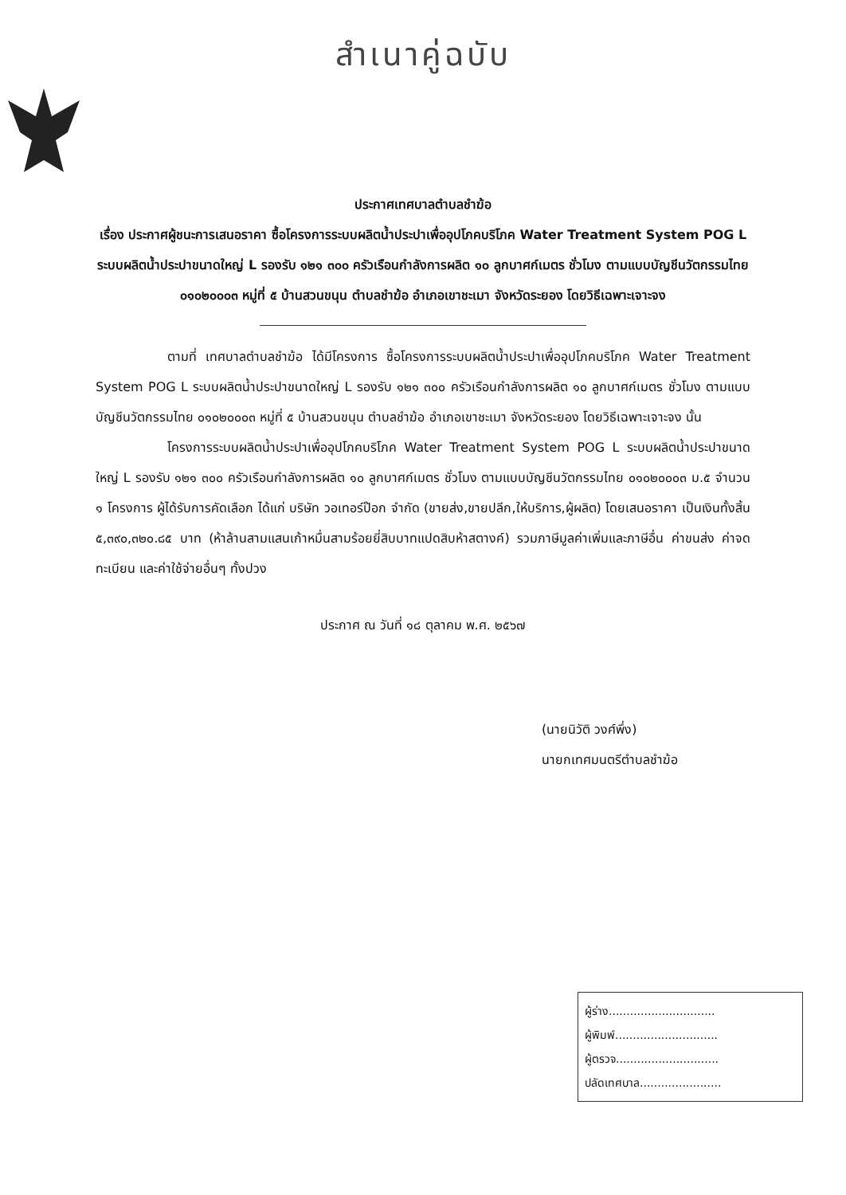สำเนาคู่ฉบับ
ประกาศเทศบาลตำบลชำฆ้อ
เรื่อง ประกาศผู้ชนะการเสนอราคา ซื้อโครงการระบบผลิตน้ำประปาเพื่ออุปโภคบริโภค Water Treatment System POG L ระบบผลิตน้ำประปาขนาดใหญ่ L รองรับ ๑๒๑ ๓๐๐ ครัวเรือนกำลังการผลิต ๑๐ ลูกบาศก์เมตร ชั่วโมง ตามแบบบัญชีนวัตกรรมไทย ๐๑๐๒๐๐๐๓ หมู่ที่ ๕ บ้านสวนขนุน ตำบลชำฆ้อ อำเภอเขาชะเมา จังหวัดระยอง โดยวิธีเฉพาะเจาะจง
ตามที่ เทศบาลตำบลชำฆ้อ ได้มีโครงการ ซื้อโครงการระบบผลิตน้ำประปาเพื่ออุปโภคบริโภค Water Treatment System POG L ระบบผลิตน้ำประปาขนาดใหญ่ L รองรับ ๑๒๑ ๓๐๐ ครัวเรือนกำลังการผลิต ๑๐ ลูกบาศก์เมตร ชั่วโมง ตามแบบบัญชีนวัตกรรมไทย ๐๑๐๒๐๐๐๓ หมู่ที่ ๕ บ้านสวนขนุน ตำบลชำฆ้อ อำเภอเขาชะเมา จังหวัดระยอง โดยวิธีเฉพาะเจาะจง นั้น
โครงการระบบผลิตน้ำประปาเพื่ออุปโภคบริโภค Water Treatment System POG L ระบบผลิตน้ำประปาขนาดใหญ่ L รองรับ ๑๒๑ ๓๐๐ ครัวเรือนกำลังการผลิต ๑๐ ลูกบาศก์เมตร ชั่วโมง ตามแบบบัญชีนวัตกรรมไทย ๐๑๐๒๐๐๐๓ ม.๕ จำนวน ๑ โครงการ ผู้ได้รับการคัดเลือก ได้แก่ บริษัท วอเทอร์ป๊อก จำกัด (ขายส่ง,ขายปลีก,ให้บริการ,ผู้ผลิต) โดยเสนอราคา เป็นเงินทั้งสิ้น ๕,๓๙๐,๓๒๐.๘๕ บาท (ห้าล้านสามแสนเก้าหมื่นสามร้อยยี่สิบบาทแปดสิบห้าสตางค์) รวมภาษีมูลค่าเพิ่มและภาษีอื่น ค่าขนส่ง ค่าจดทะเบียน และค่าใช้จ่ายอื่นๆ ทั้งปวง
ประกาศ ณ วันที่ ๑๘ ตุลาคม พ.ศ. ๒๕๖๗
(นายนิวัติ วงศ์พึ่ง)
นายกเทศมนตรีตำบลชำฆ้อ
ผู้ร่าง..............................
ผู้พิมพ์.............................
ผู้ตรวจ.............................
ปลัดเทศบาล.......................